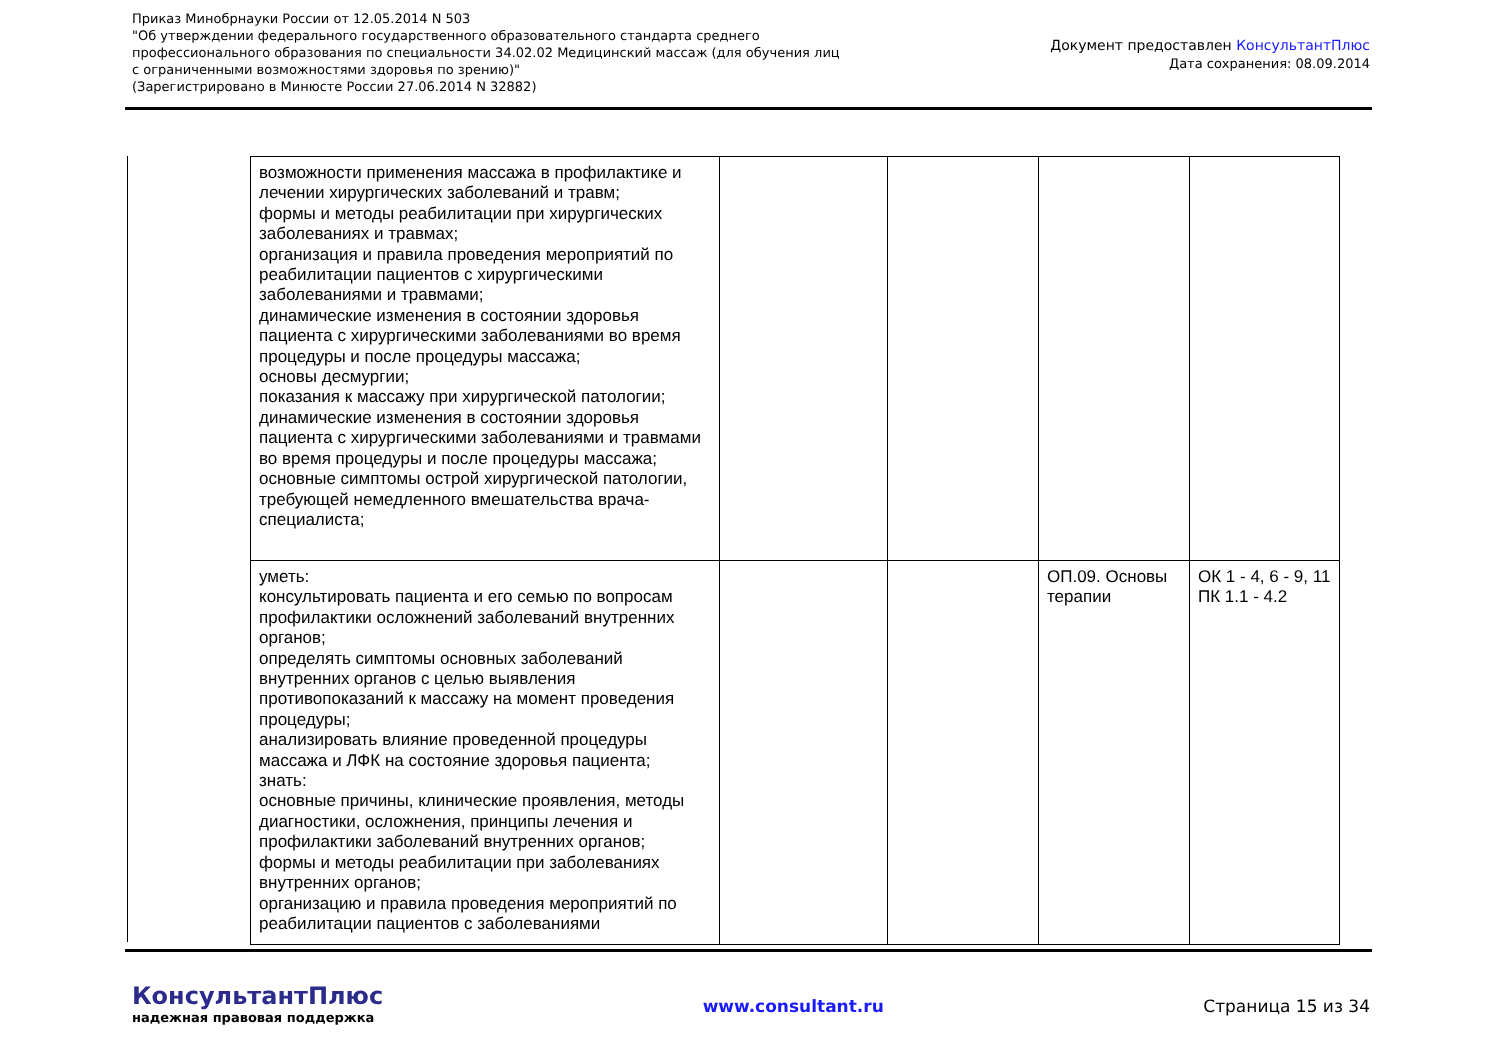Приказ Минобрнауки России от 12.05.2014 N 503
"Об утверждении федерального государственного образовательного стандарта среднего
профессионального образования по специальности 34.02.02 Медицинский массаж (для обучения лиц
с ограниченными возможностями здоровья по зрению)"
(Зарегистрировано в Минюсте России 27.06.2014 N 32882)
Документ предоставлен КонсультантПлюс
Дата сохранения: 08.09.2014
| возможности применения массажа в профилактике и лечении хирургических заболеваний и травм; формы и методы реабилитации при хирургических заболеваниях и травмах; организация и правила проведения мероприятий по реабилитации пациентов с хирургическими заболеваниями и травмами; динамические изменения в состоянии здоровья пациента с хирургическими заболеваниями во время процедуры и после процедуры массажа; основы десмургии; показания к массажу при хирургической патологии; динамические изменения в состоянии здоровья пациента с хирургическими заболеваниями и травмами во время процедуры и после процедуры массажа; основные симптомы острой хирургической патологии, требующей немедленного вмешательства врача-специалиста; | | | | |
| уметь: консультировать пациента и его семью по вопросам профилактики осложнений заболеваний внутренних органов; определять симптомы основных заболеваний внутренних органов с целью выявления противопоказаний к массажу на момент проведения процедуры; анализировать влияние проведенной процедуры массажа и ЛФК на состояние здоровья пациента; знать: основные причины, клинические проявления, методы диагностики, осложнения, принципы лечения и профилактики заболеваний внутренних органов; формы и методы реабилитации при заболеваниях внутренних органов; организацию и правила проведения мероприятий по реабилитации пациентов с заболеваниями | | | ОП.09. Основы терапии | ОК 1 - 4, 6 - 9, 11 ПК 1.1 - 4.2 |
КонсультантПлюс
надежная правовая поддержка
www.consultant.ru Страница 15 из 34